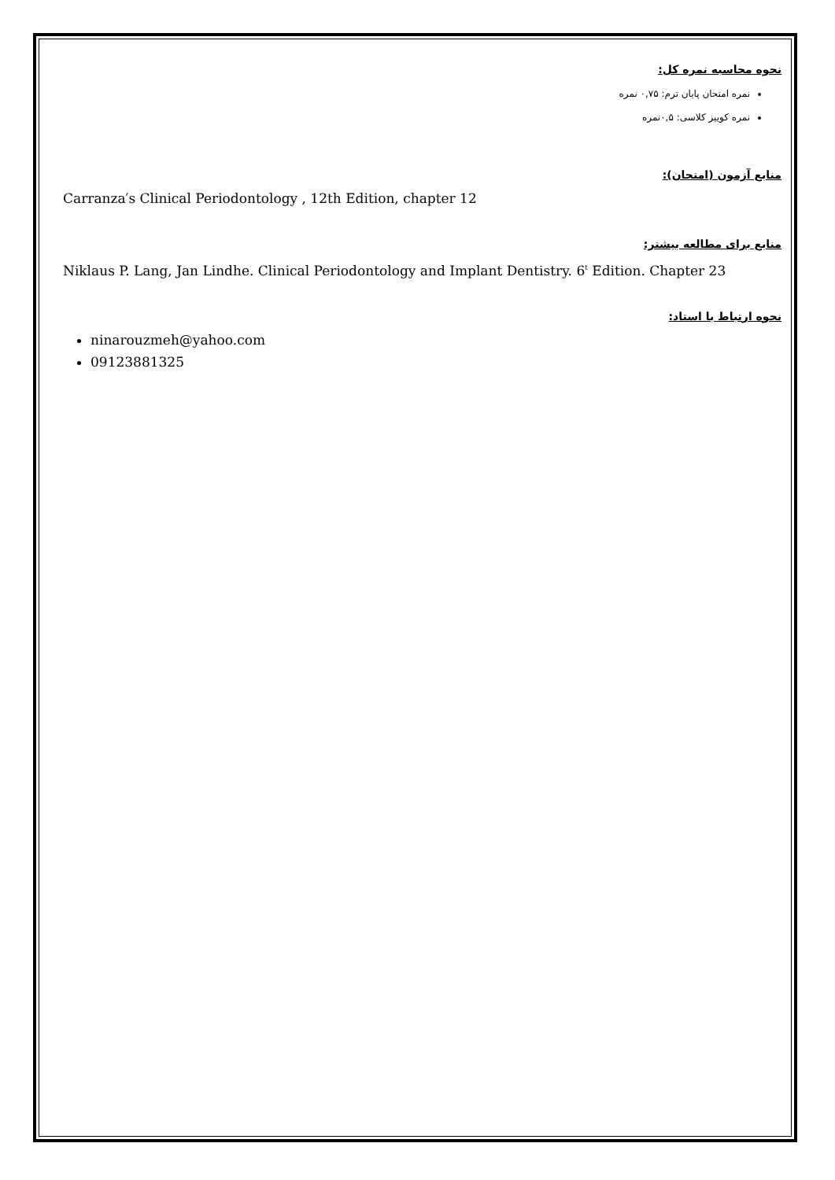نحوه محاسبه نمره کل:
نمره امتحان پایان ترم: ۰,۷۵ نمره
نمره کوییز کلاسی: ۰,۵نمره
منابع آزمون (امتحان):
Carranza′s Clinical Periodontology , 12th Edition, chapter 12
منابع برای مطالعه بیشتر:
Niklaus P. Lang, Jan Lindhe. Clinical Periodontology and Implant Dentistry. 6<sup>t</sup> Edition. Chapter 23
نحوه ارتباط با استاد:
ninarouzmeh@yahoo.com
09123881325